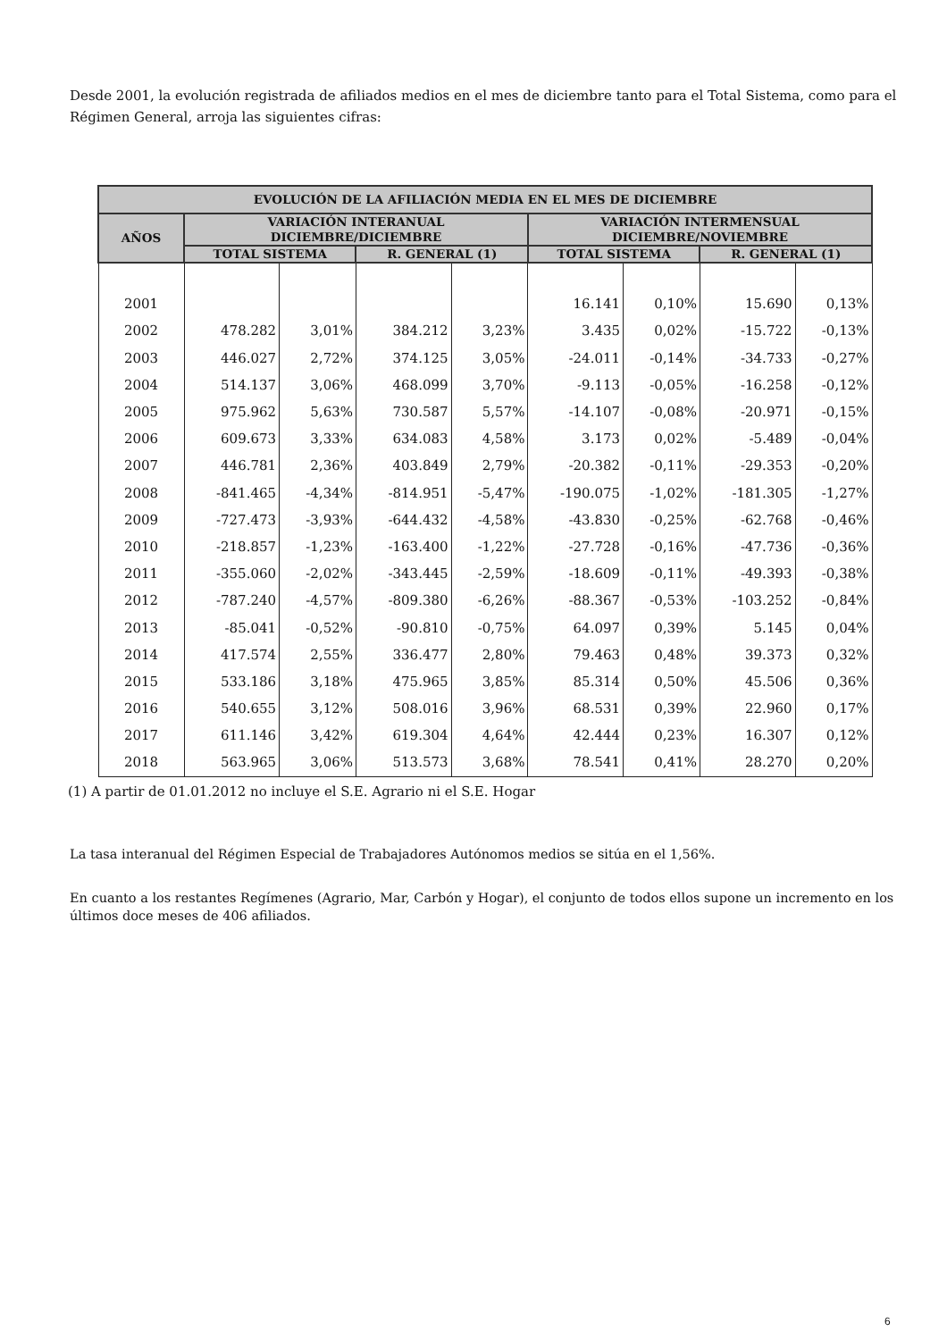Desde 2001, la evolución registrada de afiliados medios en el mes de diciembre tanto para el Total Sistema, como para el Régimen General, arroja las siguientes cifras:
| EVOLUCIÓN DE LA AFILIACIÓN MEDIA EN EL MES DE DICIEMBRE | | | | | | | | |
| --- | --- | --- | --- | --- | --- | --- | --- | --- |
| AÑOS | VARIACIÓN INTERANUAL DICIEMBRE/DICIEMBRE | | | | VARIACIÓN INTERMENSUAL DICIEMBRE/NOVIEMBRE | | | |
| | TOTAL SISTEMA | | R. GENERAL (1) | | TOTAL SISTEMA | | R. GENERAL (1) | |
| 2001 | | | | | 16.141 | 0,10% | 15.690 | 0,13% |
| 2002 | 478.282 | 3,01% | 384.212 | 3,23% | 3.435 | 0,02% | -15.722 | -0,13% |
| 2003 | 446.027 | 2,72% | 374.125 | 3,05% | -24.011 | -0,14% | -34.733 | -0,27% |
| 2004 | 514.137 | 3,06% | 468.099 | 3,70% | -9.113 | -0,05% | -16.258 | -0,12% |
| 2005 | 975.962 | 5,63% | 730.587 | 5,57% | -14.107 | -0,08% | -20.971 | -0,15% |
| 2006 | 609.673 | 3,33% | 634.083 | 4,58% | 3.173 | 0,02% | -5.489 | -0,04% |
| 2007 | 446.781 | 2,36% | 403.849 | 2,79% | -20.382 | -0,11% | -29.353 | -0,20% |
| 2008 | -841.465 | -4,34% | -814.951 | -5,47% | -190.075 | -1,02% | -181.305 | -1,27% |
| 2009 | -727.473 | -3,93% | -644.432 | -4,58% | -43.830 | -0,25% | -62.768 | -0,46% |
| 2010 | -218.857 | -1,23% | -163.400 | -1,22% | -27.728 | -0,16% | -47.736 | -0,36% |
| 2011 | -355.060 | -2,02% | -343.445 | -2,59% | -18.609 | -0,11% | -49.393 | -0,38% |
| 2012 | -787.240 | -4,57% | -809.380 | -6,26% | -88.367 | -0,53% | -103.252 | -0,84% |
| 2013 | -85.041 | -0,52% | -90.810 | -0,75% | 64.097 | 0,39% | 5.145 | 0,04% |
| 2014 | 417.574 | 2,55% | 336.477 | 2,80% | 79.463 | 0,48% | 39.373 | 0,32% |
| 2015 | 533.186 | 3,18% | 475.965 | 3,85% | 85.314 | 0,50% | 45.506 | 0,36% |
| 2016 | 540.655 | 3,12% | 508.016 | 3,96% | 68.531 | 0,39% | 22.960 | 0,17% |
| 2017 | 611.146 | 3,42% | 619.304 | 4,64% | 42.444 | 0,23% | 16.307 | 0,12% |
| 2018 | 563.965 | 3,06% | 513.573 | 3,68% | 78.541 | 0,41% | 28.270 | 0,20% |
(1) A partir de 01.01.2012 no incluye el S.E. Agrario ni el S.E. Hogar
La tasa interanual del Régimen Especial de Trabajadores Autónomos medios se sitúa en el 1,56%.
En cuanto a los restantes Regímenes (Agrario, Mar, Carbón y Hogar), el conjunto de todos ellos supone un incremento en los últimos doce meses de 406 afiliados.
6